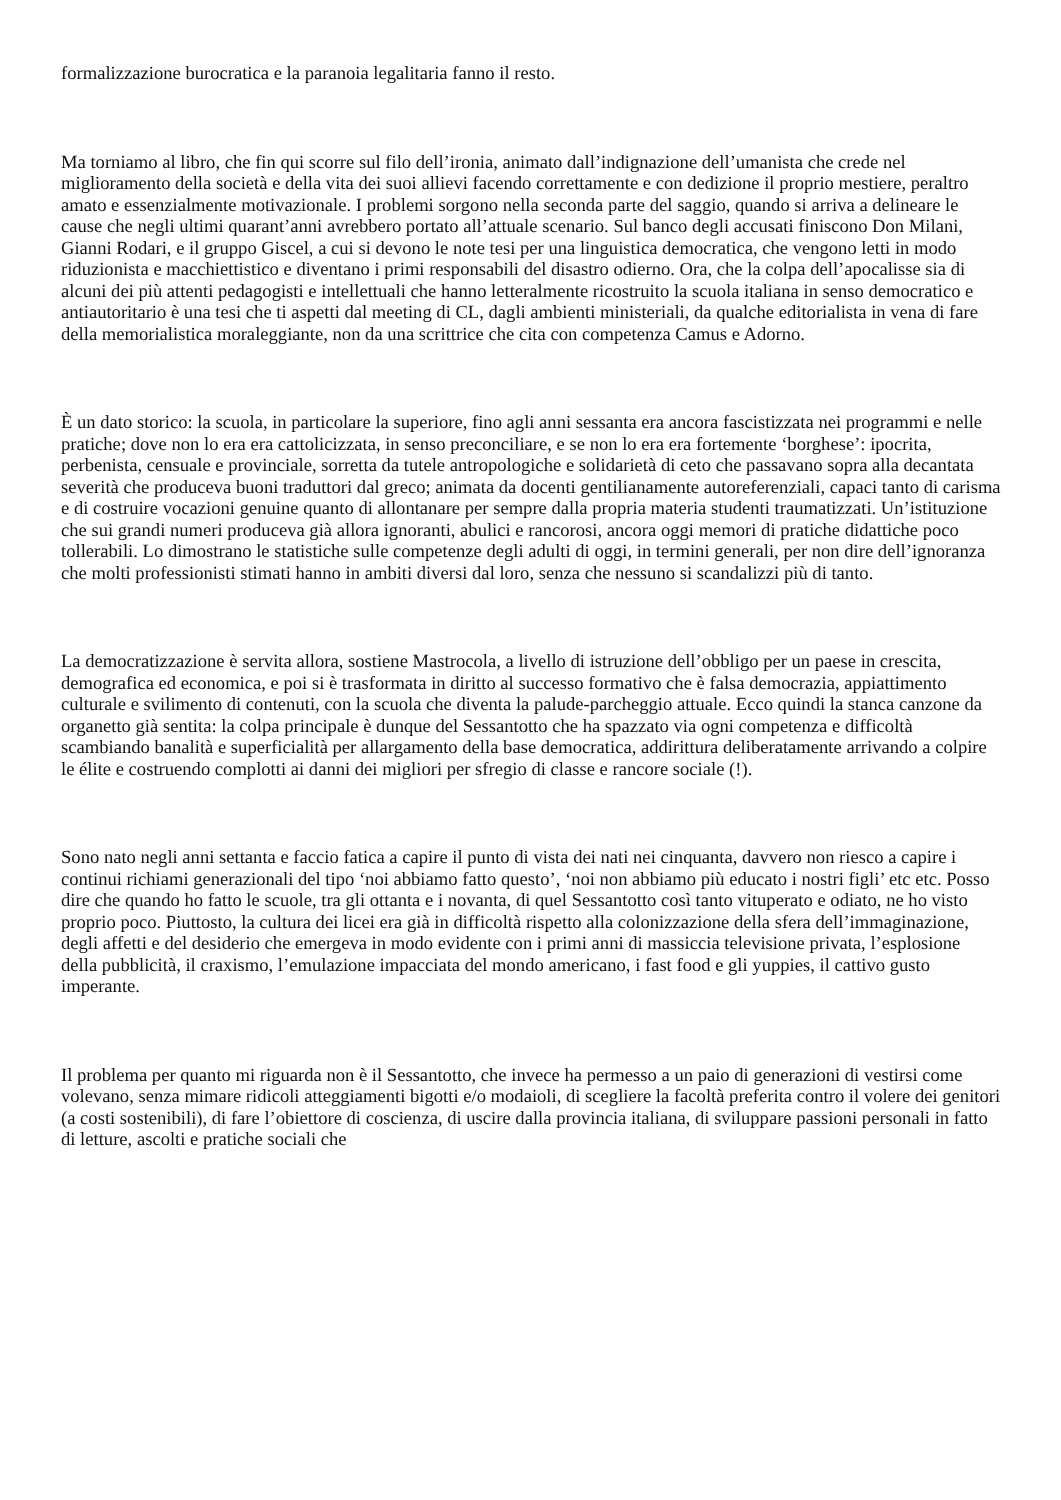formalizzazione burocratica e la paranoia legalitaria fanno il resto.
Ma torniamo al libro, che fin qui scorre sul filo dell’ironia, animato dall’indignazione dell’umanista che crede nel miglioramento della società e della vita dei suoi allievi facendo correttamente e con dedizione il proprio mestiere, peraltro amato e essenzialmente motivazionale. I problemi sorgono nella seconda parte del saggio, quando si arriva a delineare le cause che negli ultimi quarant’anni avrebbero portato all’attuale scenario. Sul banco degli accusati finiscono Don Milani, Gianni Rodari, e il gruppo Giscel, a cui si devono le note tesi per una linguistica democratica, che vengono letti in modo riduzionista e macchiettistico e diventano i primi responsabili del disastro odierno. Ora, che la colpa dell’apocalisse sia di alcuni dei più attenti pedagogisti e intellettuali che hanno letteralmente ricostruito la scuola italiana in senso democratico e antiautoritario è una tesi che ti aspetti dal meeting di CL, dagli ambienti ministeriali, da qualche editorialista in vena di fare della memorialistica moraleggiante, non da una scrittrice che cita con competenza Camus e Adorno.
È un dato storico: la scuola, in particolare la superiore, fino agli anni sessanta era ancora fascistizzata nei programmi e nelle pratiche; dove non lo era era cattolicizzata, in senso preconciliare, e se non lo era era fortemente ‘borghese’: ipocrita, perbenista, censuale e provinciale, sorretta da tutele antropologiche e solidarietà di ceto che passavano sopra alla decantata severità che produceva buoni traduttori dal greco; animata da docenti gentilianamente autoreferenziali, capaci tanto di carisma e di costruire vocazioni genuine quanto di allontanare per sempre dalla propria materia studenti traumatizzati. Un’istituzione che sui grandi numeri produceva già allora ignoranti, abulici e rancorosi, ancora oggi memori di pratiche didattiche poco tollerabili. Lo dimostrano le statistiche sulle competenze degli adulti di oggi, in termini generali, per non dire dell’ignoranza che molti professionisti stimati hanno in ambiti diversi dal loro, senza che nessuno si scandalizzi più di tanto.
La democratizzazione è servita allora, sostiene Mastrocola, a livello di istruzione dell’obbligo per un paese in crescita, demografica ed economica, e poi si è trasformata in diritto al successo formativo che è falsa democrazia, appiattimento culturale e svilimento di contenuti, con la scuola che diventa la palude-parcheggio attuale. Ecco quindi la stanca canzone da organetto già sentita: la colpa principale è dunque del Sessantotto che ha spazzato via ogni competenza e difficoltà scambiando banalità e superficialità per allargamento della base democratica, addirittura deliberatamente arrivando a colpire le élite e costruendo complotti ai danni dei migliori per sfregio di classe e rancore sociale (!).
Sono nato negli anni settanta e faccio fatica a capire il punto di vista dei nati nei cinquanta, davvero non riesco a capire i continui richiami generazionali del tipo ‘noi abbiamo fatto questo’, ‘noi non abbiamo più educato i nostri figli’ etc etc. Posso dire che quando ho fatto le scuole, tra gli ottanta e i novanta, di quel Sessantotto così tanto vituperato e odiato, ne ho visto proprio poco. Piuttosto, la cultura dei licei era già in difficoltà rispetto alla colonizzazione della sfera dell’immaginazione, degli affetti e del desiderio che emergeva in modo evidente con i primi anni di massiccia televisione privata, l’esplosione della pubblicità, il craxismo, l’emulazione impacciata del mondo americano, i fast food e gli yuppies, il cattivo gusto imperante.
Il problema per quanto mi riguarda non è il Sessantotto, che invece ha permesso a un paio di generazioni di vestirsi come volevano, senza mimare ridicoli atteggiamenti bigotti e/o modaioli, di scegliere la facoltà preferita contro il volere dei genitori (a costi sostenibili), di fare l’obiettore di coscienza, di uscire dalla provincia italiana, di sviluppare passioni personali in fatto di letture, ascolti e pratiche sociali che